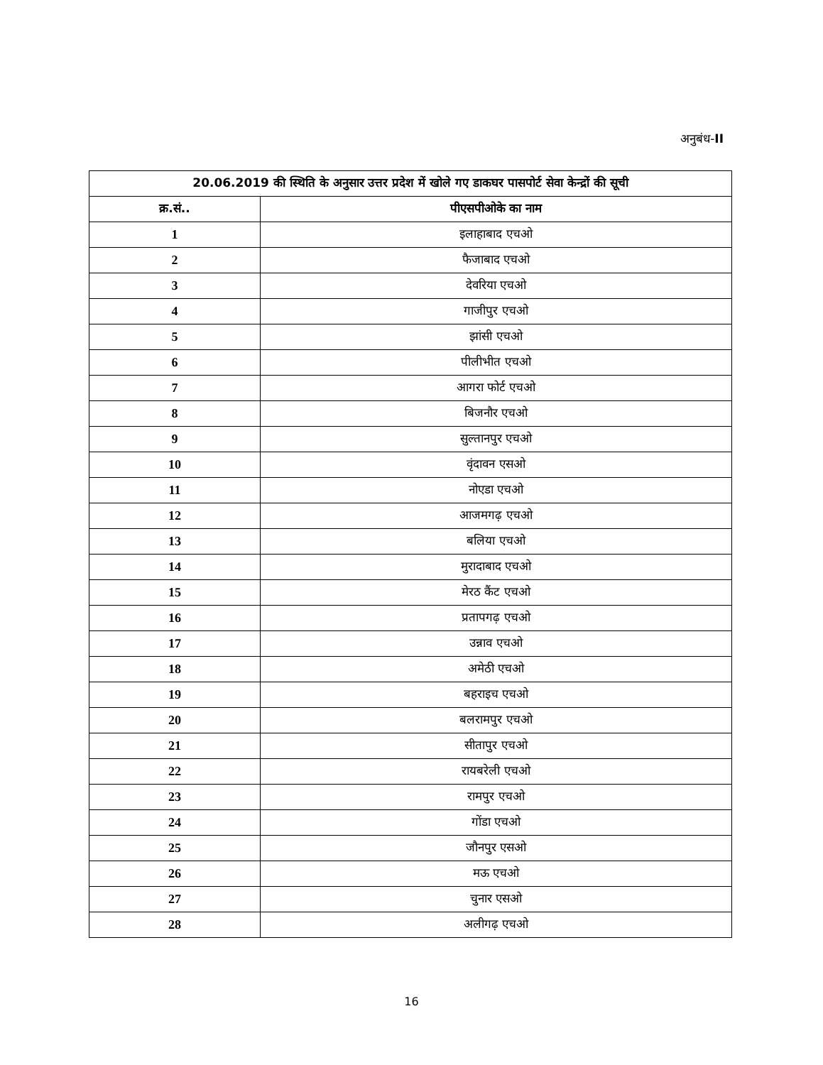अनुबंध-II
| 20.06.2019 की स्थिति के अनुसार उत्तर प्रदेश में खोले गए डाकघर पासपोर्ट सेवा केन्द्रों की सूची | |
| --- | --- |
| क्र.सं.. | पीएसपीओके का नाम |
| 1 | इलाहाबाद एचओ |
| 2 | फैजाबाद एचओ |
| 3 | देवरिया एचओ |
| 4 | गाजीपुर एचओ |
| 5 | झांसी एचओ |
| 6 | पीलीभीत एचओ |
| 7 | आगरा फोर्ट एचओ |
| 8 | बिजनौर एचओ |
| 9 | सुल्तानपुर एचओ |
| 10 | वृंदावन एसओ |
| 11 | नोएडा एचओ |
| 12 | आजमगढ़ एचओ |
| 13 | बलिया एचओ |
| 14 | मुरादाबाद एचओ |
| 15 | मेरठ कैंट एचओ |
| 16 | प्रतापगढ़ एचओ |
| 17 | उन्नाव एचओ |
| 18 | अमेठी एचओ |
| 19 | बहराइच एचओ |
| 20 | बलरामपुर एचओ |
| 21 | सीतापुर एचओ |
| 22 | रायबरेली एचओ |
| 23 | रामपुर एचओ |
| 24 | गोंडा एचओ |
| 25 | जौनपुर एसओ |
| 26 | मऊ एचओ |
| 27 | चुनार एसओ |
| 28 | अलीगढ़ एचओ |
16